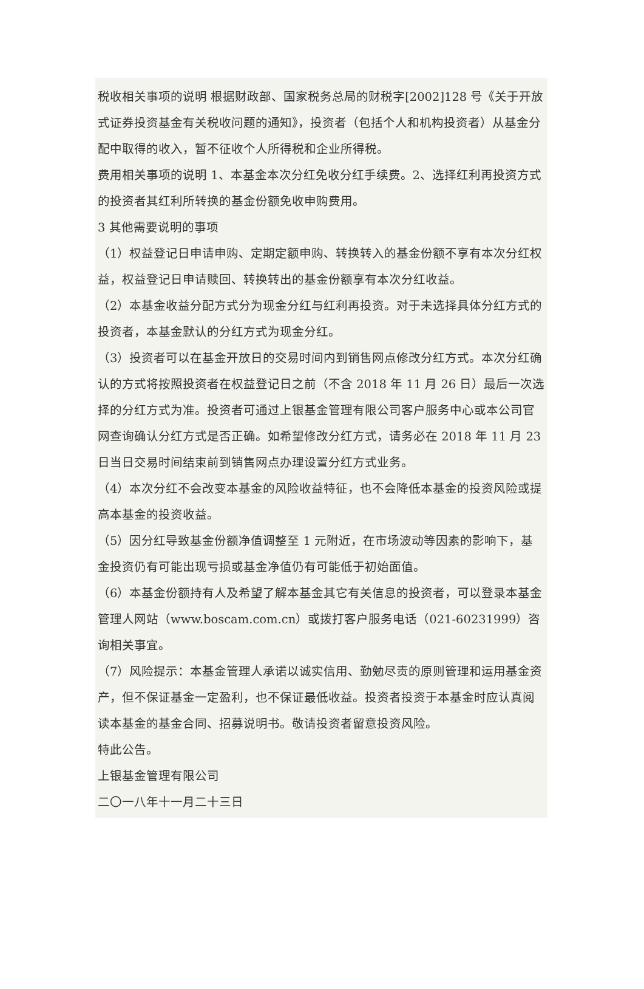税收相关事项的说明 根据财政部、国家税务总局的财税字[2002]128 号《关于开放式证券投资基金有关税收问题的通知》，投资者（包括个人和机构投资者）从基金分配中取得的收入，暂不征收个人所得税和企业所得税。
费用相关事项的说明 1、本基金本次分红免收分红手续费。2、选择红利再投资方式的投资者其红利所转换的基金份额免收申购费用。
3 其他需要说明的事项
（1）权益登记日申请申购、定期定额申购、转换转入的基金份额不享有本次分红权益，权益登记日申请赎回、转换转出的基金份额享有本次分红收益。
（2）本基金收益分配方式分为现金分红与红利再投资。对于未选择具体分红方式的投资者，本基金默认的分红方式为现金分红。
（3）投资者可以在基金开放日的交易时间内到销售网点修改分红方式。本次分红确认的方式将按照投资者在权益登记日之前（不含 2018 年 11 月 26 日）最后一次选择的分红方式为准。投资者可通过上银基金管理有限公司客户服务中心或本公司官网查询确认分红方式是否正确。如希望修改分红方式，请务必在 2018 年 11 月 23 日当日交易时间结束前到销售网点办理设置分红方式业务。
（4）本次分红不会改变本基金的风险收益特征，也不会降低本基金的投资风险或提高本基金的投资收益。
（5）因分红导致基金份额净值调整至 1 元附近，在市场波动等因素的影响下，基金投资仍有可能出现亏损或基金净值仍有可能低于初始面值。
（6）本基金份额持有人及希望了解本基金其它有关信息的投资者，可以登录本基金管理人网站（www.boscam.com.cn）或拨打客户服务电话（021-60231999）咨询相关事宜。
（7）风险提示：本基金管理人承诺以诚实信用、勤勉尽责的原则管理和运用基金资产，但不保证基金一定盈利，也不保证最低收益。投资者投资于本基金时应认真阅读本基金的基金合同、招募说明书。敬请投资者留意投资风险。
特此公告。
上银基金管理有限公司
二〇一八年十一月二十三日